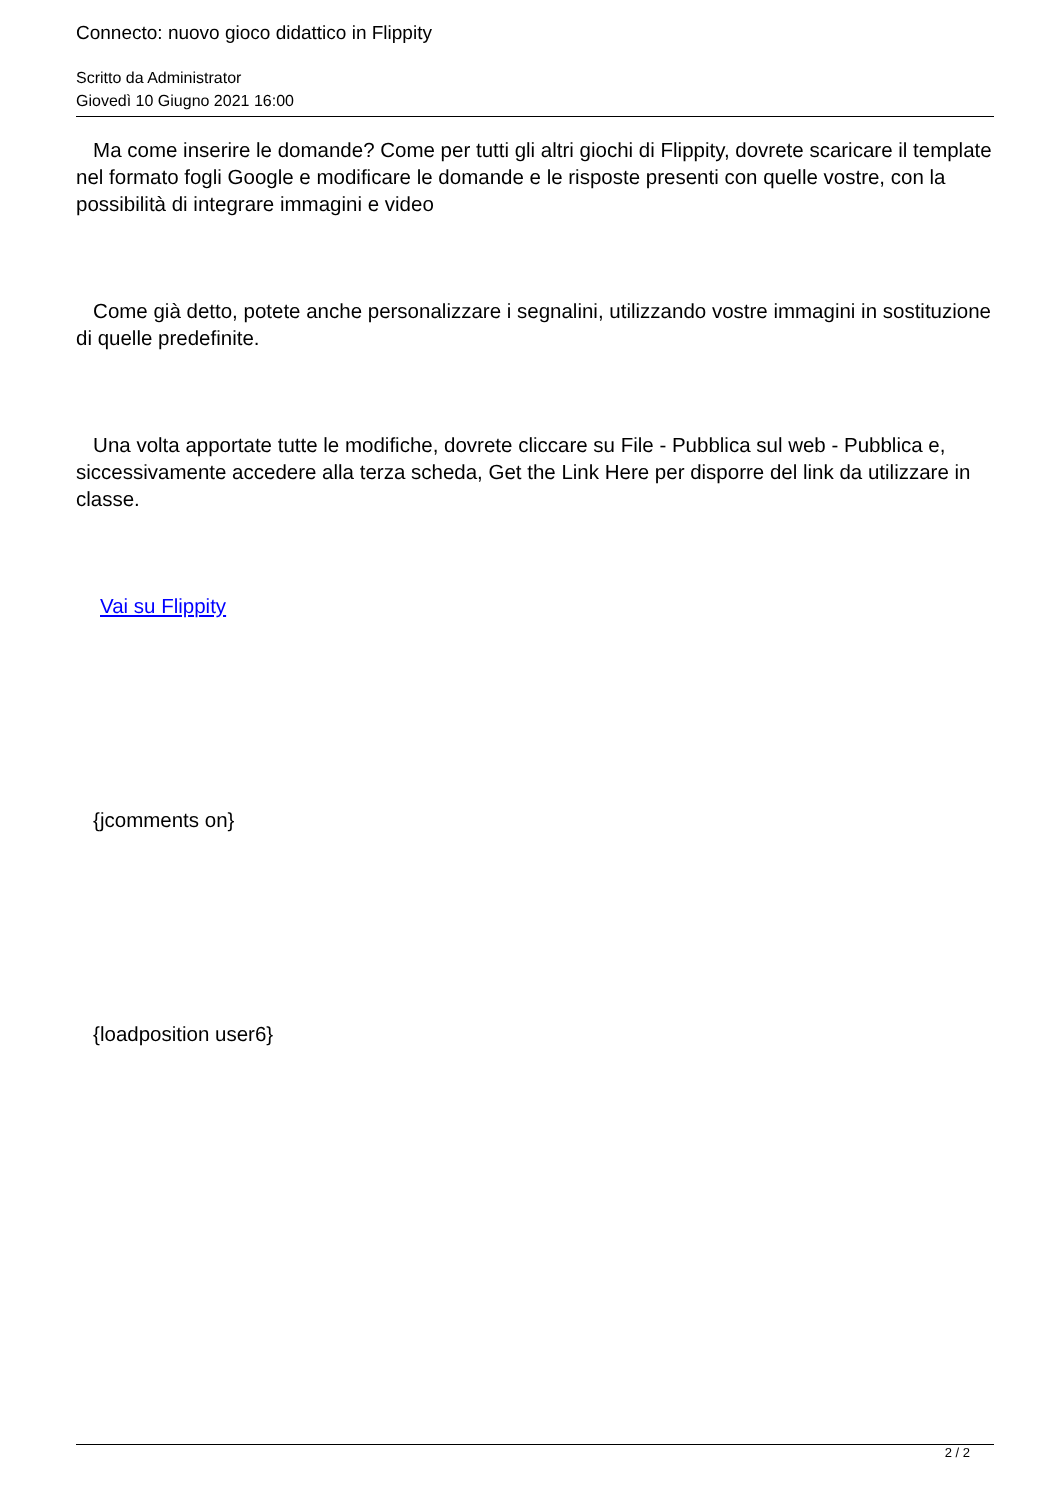Connecto: nuovo gioco didattico in Flippity
Scritto da Administrator
Giovedì 10 Giugno 2021 16:00
Ma come inserire le domande? Come per tutti gli altri giochi di Flippity, dovrete scaricare il template nel formato fogli Google e modificare le domande e le risposte presenti con quelle vostre, con la possibilità di integrare immagini e video
Come già detto, potete anche personalizzare i segnalini, utilizzando vostre immagini in sostituzione di quelle predefinite.
Una volta apportate tutte le modifiche, dovrete cliccare su File - Pubblica sul web - Pubblica e, siccessivamente accedere alla terza scheda, Get the Link Here per disporre del link da utilizzare in classe.
Vai su Flippity
{jcomments on}
{loadposition user6}
2 / 2